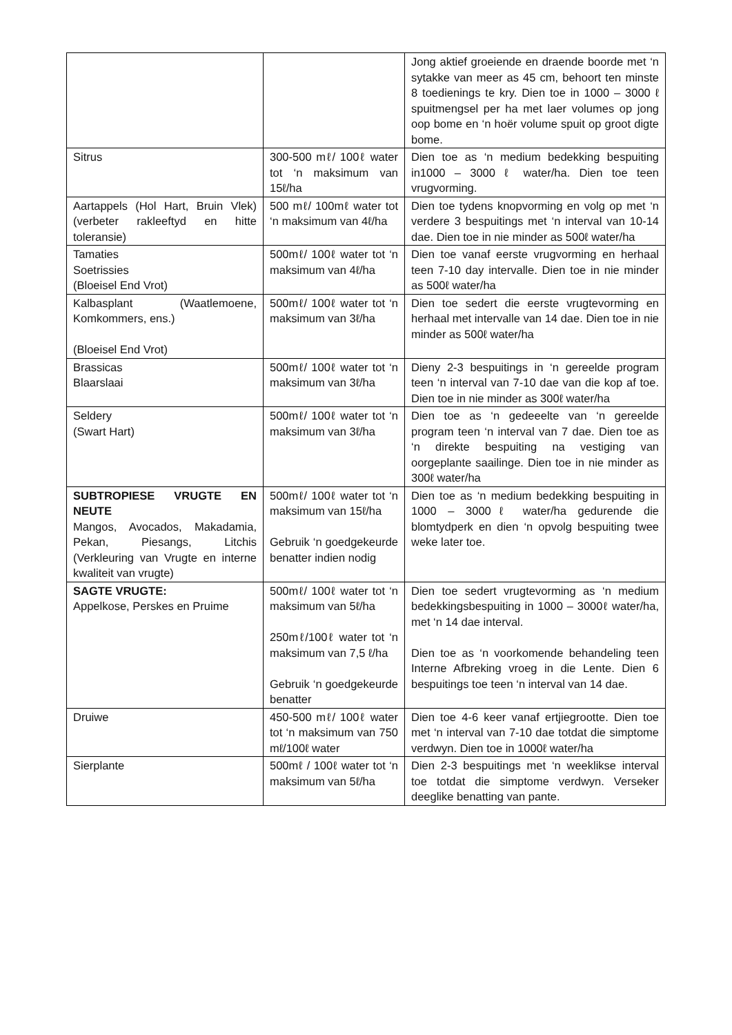| | | Jong aktief groeiende en draende boorde met ‘n sytakke van meer as 45 cm, behoort ten minste 8 toedienings te kry. Dien toe in 1000 – 3000 ℓ spuitmengsel per ha met laer volumes op jong oop bome en ‘n hoër volume spuit op groot digte bome. |
| Sitrus | 300-500 mℓ/ 100ℓ water tot ‘n maksimum van 15ℓ/ha | Dien toe as ‘n medium bedekking bespuiting in1000 – 3000 ℓ water/ha. Dien toe teen vrugvorming. |
| Aartappels (Hol Hart, Bruin Vlek) (verbeter rakleeftyd en hitte toleransie) | 500 mℓ/ 100mℓ water tot ‘n maksimum van 4ℓ/ha | Dien toe tydens knopvorming en volg op met ‘n verdere 3 bespuitings met ‘n interval van 10-14 dae. Dien toe in nie minder as 500ℓ water/ha |
| Tamaties Soetrissies (Bloeisel End Vrot) | 500mℓ/ 100ℓ water tot ‘n maksimum van 4ℓ/ha | Dien toe vanaf eerste vrugvorming en herhaal teen 7-10 day intervalle. Dien toe in nie minder as 500ℓ water/ha |
| Kalbasplant (Waatlemoene, Komkommers, ens.) (Bloeisel End Vrot) | 500mℓ/ 100ℓ water tot ‘n maksimum van 3ℓ/ha | Dien toe sedert die eerste vrugtevorming en herhaal met intervalle van 14 dae. Dien toe in nie minder as 500ℓ water/ha |
| Brassicas Blaarslaai | 500mℓ/ 100ℓ water tot ‘n maksimum van 3ℓ/ha | Dieny 2-3 bespuitings in ‘n gereelde program teen ‘n interval van 7-10 dae van die kop af toe. Dien toe in nie minder as 300ℓ water/ha |
| Seldery (Swart Hart) | 500mℓ/ 100ℓ water tot ‘n maksimum van 3ℓ/ha | Dien toe as ‘n gedeeelte van ‘n gereelde program teen ‘n interval van 7 dae. Dien toe as ‘n direkte bespuiting na vestiging van oorgeplante saailinge. Dien toe in nie minder as 300ℓ water/ha |
| SUBTROPIESE VRUGTE EN NEUTE Mangos, Avocados, Makadamia, Pekan, Piesangs, Litchis (Verkleuring van Vrugte en interne kwaliteit van vrugte) | 500mℓ/ 100ℓ water tot ‘n maksimum van 15ℓ/ha Gebruik ‘n goedgekeurde benatter indien nodig | Dien toe as ‘n medium bedekking bespuiting in 1000 – 3000ℓ water/ha gedurende die blomtydperk en dien ‘n opvolg bespuiting twee weke later toe. |
| SAGTE VRUGTE: Appelkose, Perskes en Pruime | 500mℓ/ 100ℓ water tot ‘n maksimum van 5ℓ/ha 250mℓ/100ℓ water tot ‘n maksimum van 7,5 ℓ/ha Gebruik ‘n goedgekeurde benatter | Dien toe sedert vrugtevorming as ‘n medium bedekkingsbespuiting in 1000 – 3000ℓ water/ha, met ‘n 14 dae interval. Dien toe as ‘n voorkomende behandeling teen Interne Afbreking vroeg in die Lente. Dien 6 bespuitings toe teen ‘n interval van 14 dae. |
| Druiwe | 450-500 mℓ/ 100ℓ water tot ‘n maksimum van 750 mℓ/100ℓ water | Dien toe 4-6 keer vanaf ertjiegrootte. Dien toe met ‘n interval van 7-10 dae totdat die simptome verdwyn. Dien toe in 1000ℓ water/ha |
| Sierplante | 500mℓ / 100ℓ water tot ‘n maksimum van 5ℓ/ha | Dien 2-3 bespuitings met ‘n weeklikse interval toe totdat die simptome verdwyn. Verseker deeglike benatting van pante. |